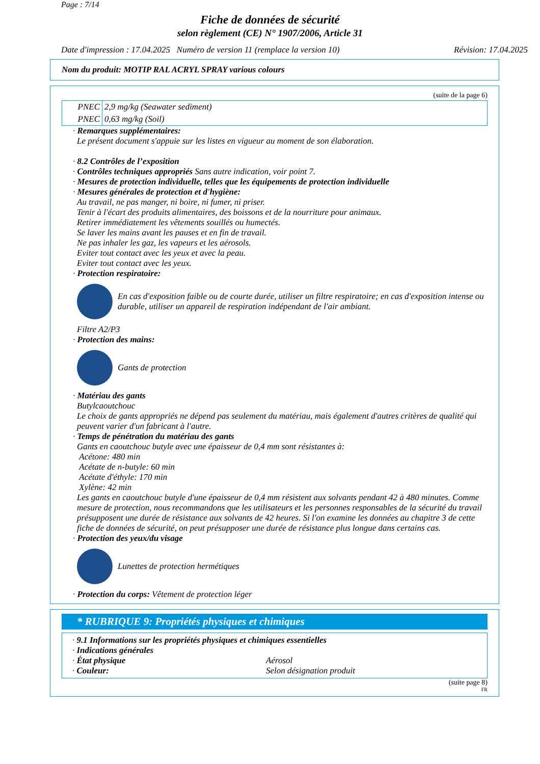Page : 7/14
Fiche de données de sécurité
selon règlement (CE) N° 1907/2006, Article 31
Date d'impression : 17.04.2025 Numéro de version 11 (remplace la version 10) Révision: 17.04.2025
Nom du produit: MOTIP RAL ACRYL SPRAY various colours
(suite de la page 6)
| PNEC | 2,9 mg/kg (Seawater sediment) |
| PNEC | 0,63 mg/kg (Soil) |
· Remarques supplémentaires:
Le présent document s'appuie sur les listes en vigueur au moment de son élaboration.
· 8.2 Contrôles de l’exposition
· Contrôles techniques appropriés Sans autre indication, voir point 7.
· Mesures de protection individuelle, telles que les équipements de protection individuelle
· Mesures générales de protection et d'hygiène:
Au travail, ne pas manger, ni boire, ni fumer, ni priser.
Tenir à l'écart des produits alimentaires, des boissons et de la nourriture pour animaux.
Retirer immédiatement les vêtements souillés ou humectés.
Se laver les mains avant les pauses et en fin de travail.
Ne pas inhaler les gaz, les vapeurs et les aérosols.
Eviter tout contact avec les yeux et avec la peau.
Eviter tout contact avec les yeux.
· Protection respiratoire:
En cas d'exposition faible ou de courte durée, utiliser un filtre respiratoire; en cas d'exposition intense ou durable, utiliser un appareil de respiration indépendant de l'air ambiant.
Filtre A2/P3
· Protection des mains:
Gants de protection
· Matériau des gants
Butylcaoutchouc
Le choix de gants appropriés ne dépend pas seulement du matériau, mais également d'autres critères de qualité qui peuvent varier d'un fabricant à l'autre.
· Temps de pénétration du matériau des gants
Gants en caoutchouc butyle avec une épaisseur de 0,4 mm sont résistantes à:
Acétone: 480 min
Acétate de n-butyle: 60 min
Acétate d'éthyle: 170 min
Xylène: 42 min
Les gants en caoutchouc butyle d'une épaisseur de 0,4 mm résistent aux solvants pendant 42 à 480 minutes. Comme mesure de protection, nous recommandons que les utilisateurs et les personnes responsables de la sécurité du travail présupposent une durée de résistance aux solvants de 42 heures. Si l'on examine les données au chapitre 3 de cette fiche de données de sécurité, on peut présupposer une durée de résistance plus longue dans certains cas.
· Protection des yeux/du visage
Lunettes de protection hermétiques
· Protection du corps: Vêtement de protection léger
* RUBRIQUE 9: Propriétés physiques et chimiques
· 9.1 Informations sur les propriétés physiques et chimiques essentielles
· Indications générales
· État physique Aérosol
· Couleur: Selon désignation produit
(suite page 8)
FR